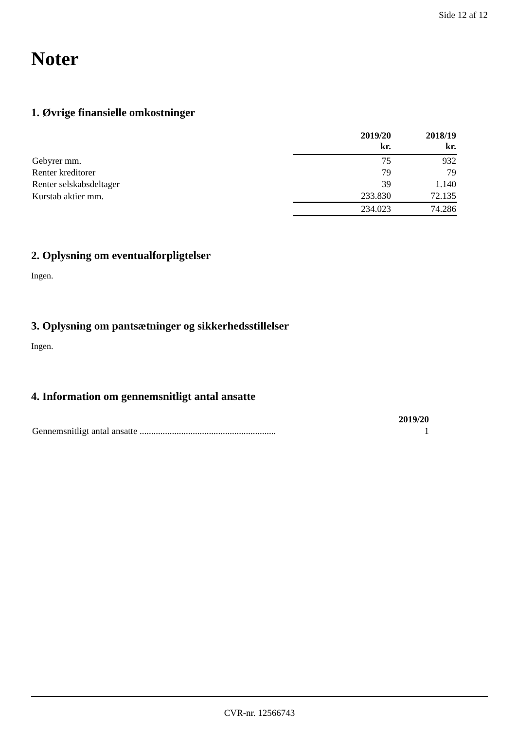Side 12 af 12
Noter
1. Øvrige finansielle omkostninger
| | 2019/20 kr. | 2018/19 kr. |
| --- | --- | --- |
| Gebyrer mm. | 75 | 932 |
| Renter kreditorer | 79 | 79 |
| Renter selskabsdeltager | 39 | 1.140 |
| Kurstab aktier mm. | 233.830 | 72.135 |
| | 234.023 | 74.286 |
2. Oplysning om eventualforpligtelser
Ingen.
3. Oplysning om pantsætninger og sikkerhedsstillelser
Ingen.
4. Information om gennemsnitligt antal ansatte
| | 2019/20 |
| --- | --- |
| Gennemsnitligt antal ansatte ........................................................... | 1 |
CVR-nr. 12566743